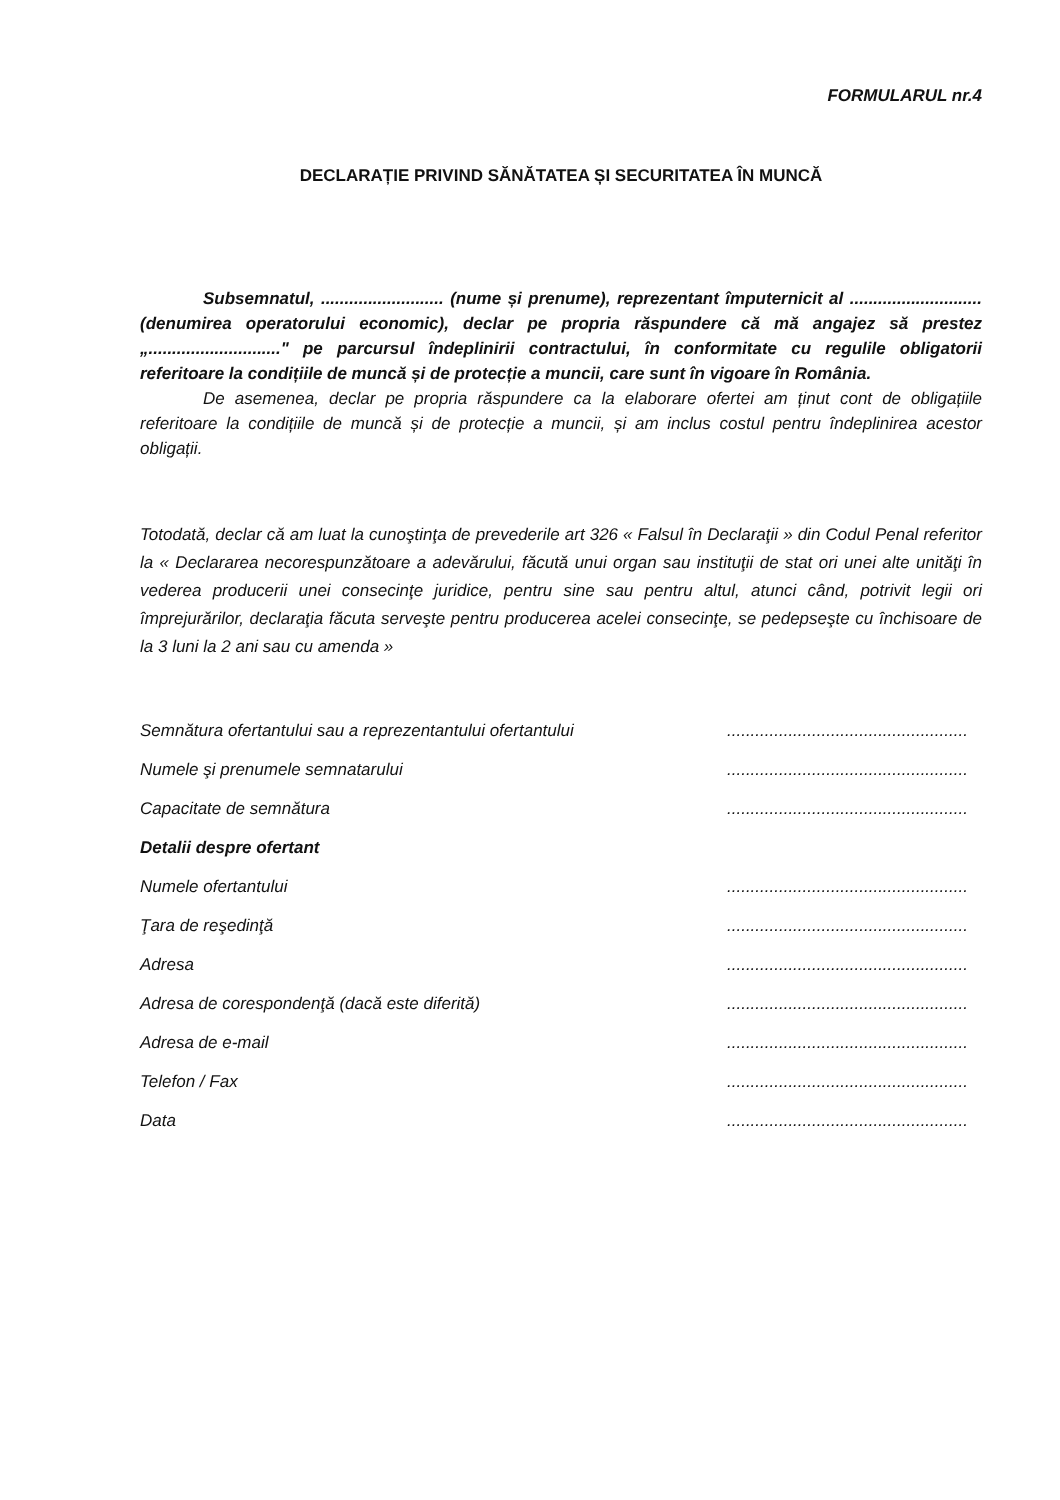FORMULARUL nr.4
DECLARAȚIE PRIVIND SĂNĂTATEA ȘI SECURITATEA ÎN MUNCĂ
Subsemnatul, .......................... (nume și prenume), reprezentant împuternicit al ............................ (denumirea operatorului economic), declar pe propria răspundere că mă angajez să prestez „............................" pe parcursul îndeplinirii contractului, în conformitate cu regulile obligatorii referitoare la condițiile de muncă și de protecție a muncii, care sunt în vigoare în România.
De asemenea, declar pe propria răspundere ca la elaborare ofertei am ținut cont de obligațiile referitoare la condițiile de muncă și de protecție a muncii, și am inclus costul pentru îndeplinirea acestor obligații.
Totodată, declar că am luat la cunoştinţa de prevederile art 326 « Falsul în Declaraţii » din Codul Penal referitor la « Declararea necorespunzătoare a adevărului, făcută unui organ sau instituţii de stat ori unei alte unităţi în vederea producerii unei consecinţe juridice, pentru sine sau pentru altul, atunci când, potrivit legii ori împrejurărilor, declaraţia făcuta serveşte pentru producerea acelei consecinţe, se pedepseşte cu închisoare de la 3 luni la 2 ani sau cu amenda »
Semnătura ofertantului sau a reprezentantului ofertantului...................................................
Numele şi prenumele semnatarului...................................................
Capacitate de semnătura...................................................
Detalii despre ofertant
Numele ofertantului...................................................
Ţara de reşedinţă...................................................
Adresa...................................................
Adresa de corespondenţă (dacă este diferită)...................................................
Adresa de e-mail...................................................
Telefon / Fax...................................................
Data...................................................